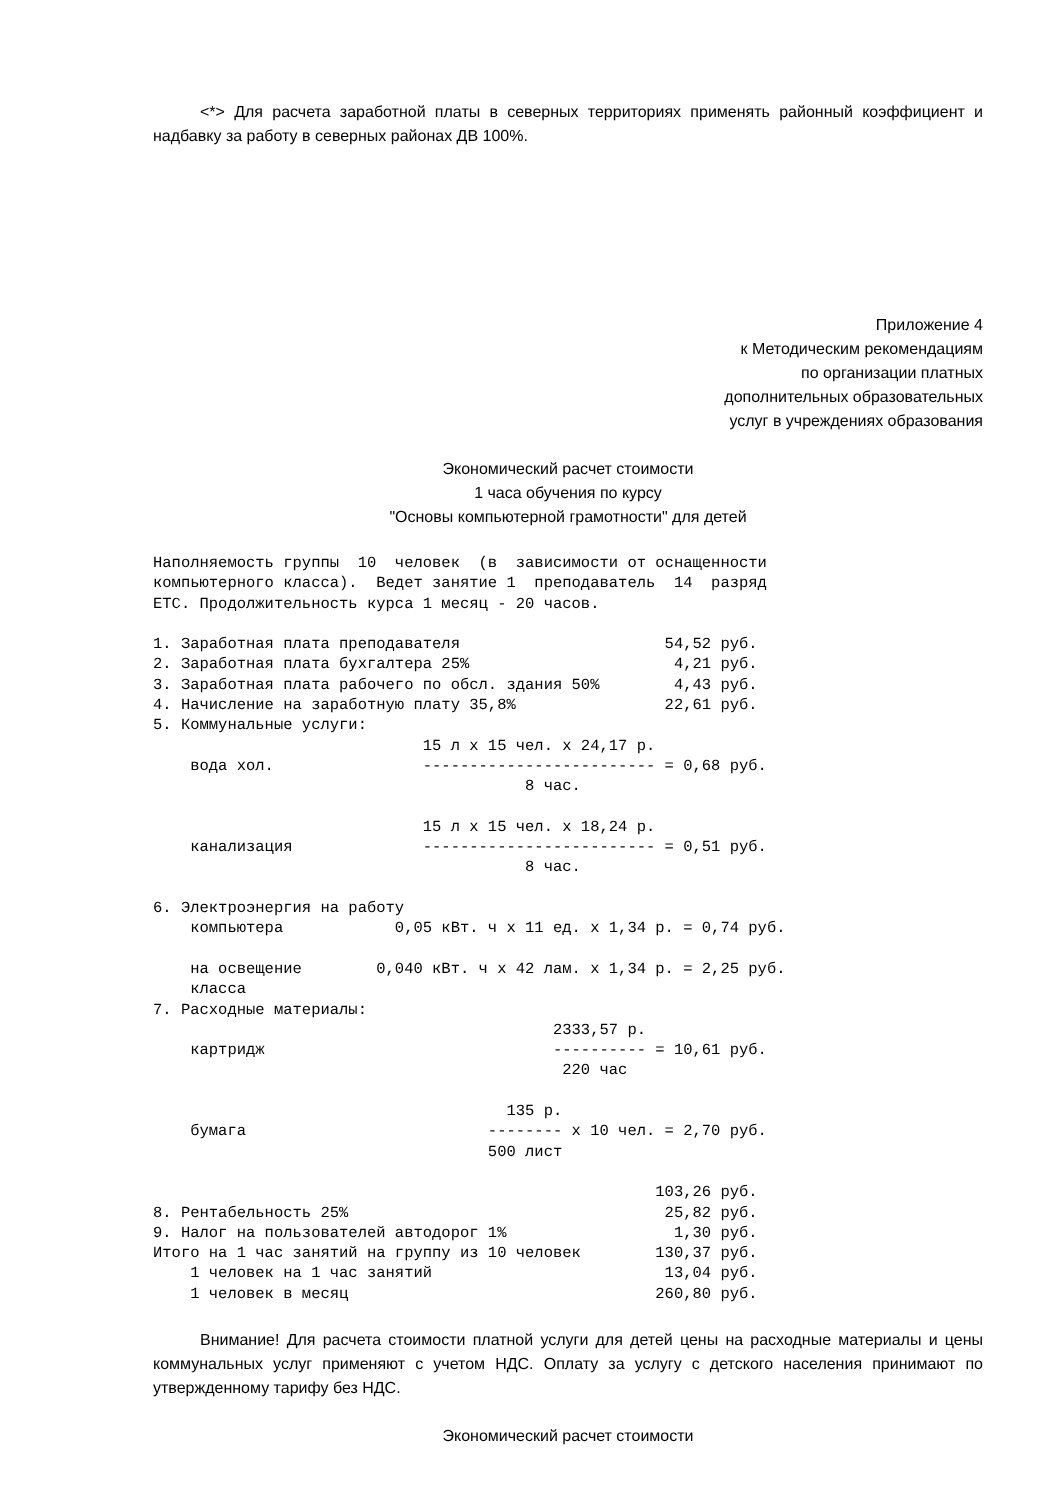<*> Для расчета заработной платы в северных территориях применять районный коэффициент и надбавку за работу в северных районах ДВ 100%.
Приложение 4
к Методическим рекомендациям
по организации платных
дополнительных образовательных
услуг в учреждениях образования
Экономический расчет стоимости
1 часа обучения по курсу
"Основы компьютерной грамотности" для детей
Наполняемость группы  10  человек  (в  зависимости от оснащенности
компьютерного класса).  Ведет занятие 1  преподаватель  14  разряд
ЕТС. Продолжительность курса 1 месяц - 20 часов.

1. Заработная плата преподавателя                      54,52 руб.
2. Заработная плата бухгалтера 25%                      4,21 руб.
3. Заработная плата рабочего по обсл. здания 50%        4,43 руб.
4. Начисление на заработную плату 35,8%                22,61 руб.
5. Коммунальные услуги:
                             15 л х 15 чел. х 24,17 р.
    вода хол.                ------------------------- = 0,68 руб.
                                        8 час.

                             15 л х 15 чел. х 18,24 р.
    канализация              ------------------------- = 0,51 руб.
                                        8 час.

6. Электроэнергия на работу
    компьютера            0,05 кВт. ч х 11 ед. х 1,34 р. = 0,74 руб.

    на освещение        0,040 кВт. ч х 42 лам. х 1,34 р. = 2,25 руб.
    класса
7. Расходные материалы:
                                           2333,57 р.
    картридж                               ---------- = 10,61 руб.
                                            220 час

                                      135 р.
    бумага                          -------- х 10 чел. = 2,70 руб.
                                    500 лист

                                                      103,26 руб.
8. Рентабельность 25%                                  25,82 руб.
9. Налог на пользователей автодорог 1%                  1,30 руб.
Итого на 1 час занятий на группу из 10 человек        130,37 руб.
    1 человек на 1 час занятий                         13,04 руб.
    1 человек в месяц                                 260,80 руб.
Внимание! Для расчета стоимости платной услуги для детей цены на расходные материалы и цены коммунальных услуг применяют с учетом НДС. Оплату за услугу с детского населения принимают по утвержденному тарифу без НДС.
Экономический расчет стоимости